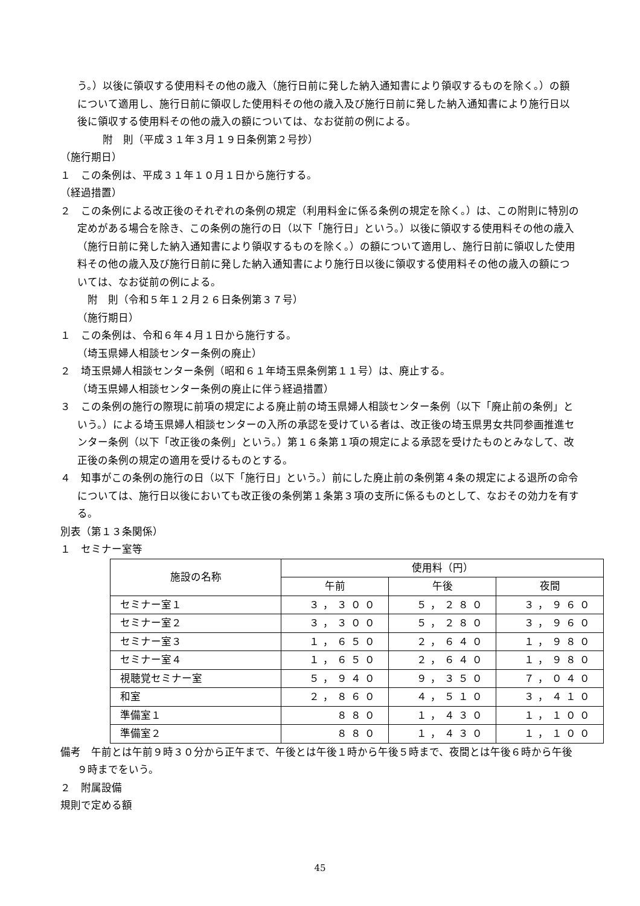う。）以後に領収する使用料その他の歳入（施行日前に発した納入通知書により領収するものを除く。）の額について適用し、施行日前に領収した使用料その他の歳入及び施行日前に発した納入通知書により施行日以後に領収する使用料その他の歳入の額については、なお従前の例による。
附　則（平成３１年３月１９日条例第２号抄）
（施行期日）
１　この条例は、平成３１年１０月１日から施行する。
（経過措置）
２　この条例による改正後のそれぞれの条例の規定（利用料金に係る条例の規定を除く。）は、この附則に特別の定めがある場合を除き、この条例の施行の日（以下「施行日」という。）以後に領収する使用料その他の歳入（施行日前に発した納入通知書により領収するものを除く。）の額について適用し、施行日前に領収した使用料その他の歳入及び施行日前に発した納入通知書により施行日以後に領収する使用料その他の歳入の額については、なお従前の例による。
附　則（令和５年１２月２６日条例第３７号）
（施行期日）
１　この条例は、令和６年４月１日から施行する。
（埼玉県婦人相談センター条例の廃止）
２　埼玉県婦人相談センター条例（昭和６１年埼玉県条例第１１号）は、廃止する。
（埼玉県婦人相談センター条例の廃止に伴う経過措置）
３　この条例の施行の際現に前項の規定による廃止前の埼玉県婦人相談センター条例（以下「廃止前の条例」という。）による埼玉県婦人相談センターの入所の承認を受けている者は、改正後の埼玉県男女共同参画推進センター条例（以下「改正後の条例」という。）第１６条第１項の規定による承認を受けたものとみなして、改正後の条例の規定の適用を受けるものとする。
４　知事がこの条例の施行の日（以下「施行日」という。）前にした廃止前の条例第４条の規定による退所の命令については、施行日以後においても改正後の条例第１条第３項の支所に係るものとして、なおその効力を有する。
別表（第１３条関係）
１　セミナー室等
| 施設の名称 | 使用料（円） | | |
| --- | --- | --- | --- |
| | 午前 | 午後 | 夜間 |
| セミナー室１ | ３，３００ | ５，２８０ | ３，９６０ |
| セミナー室２ | ３，３００ | ５，２８０ | ３，９６０ |
| セミナー室３ | １，６５０ | ２，６４０ | １，９８０ |
| セミナー室４ | １，６５０ | ２，６４０ | １，９８０ |
| 視聴覚セミナー室 | ５，９４０ | ９，３５０ | ７，０４０ |
| 和室 | ２，８６０ | ４，５１０ | ３，４１０ |
| 準備室１ | ８８０ | １，４３０ | １，１００ |
| 準備室２ | ８８０ | １，４３０ | １，１００ |
備考　午前とは午前９時３０分から正午まで、午後とは午後１時から午後５時まで、夜間とは午後６時から午後９時までをいう。
２　附属設備
規則で定める額
45